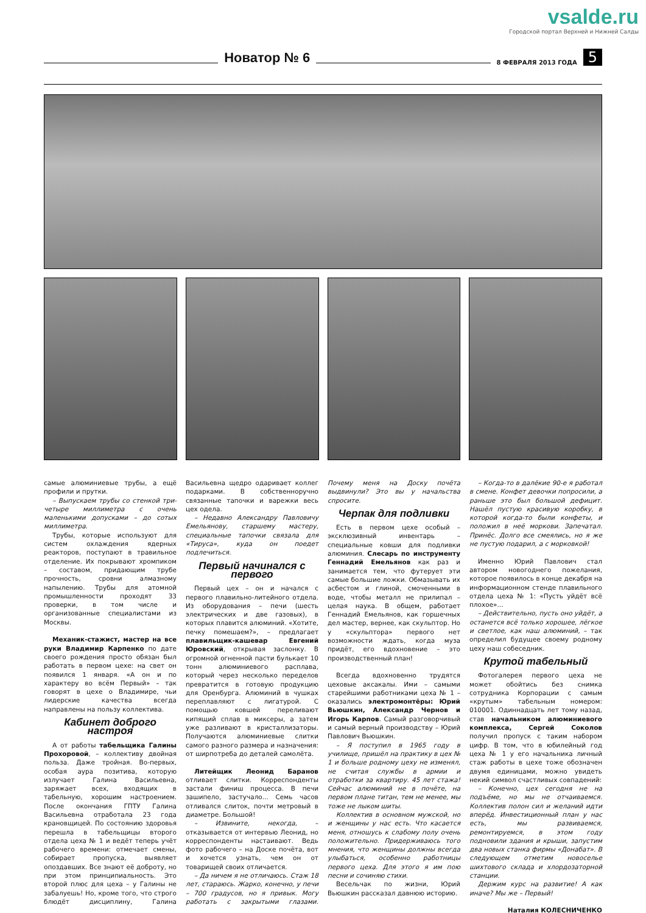vsalde.ru
Городской портал Верхней и Нижней Салды
Новатор № 6 8 ФЕВРАЛЯ 2013 ГОДА 5
самые алюминиевые трубы, а ещё профили и прутки.
– Выпускаем трубы со стенкой три-четыре миллиметра с очень маленькими допусками – до сотых миллиметра.
Трубы, которые используют для систем охлаждения ядерных реакторов, поступают в травильное отделение. Их покрывают хромпиком – составом, придающим трубе прочность, сровни алмазному напылению. Трубы для атомной промышленности проходят 33 проверки, в том числе и организованные специалистами из Москвы.
Механик-стажист, мастер на все руки Владимир Карпенко по дате своего рождения просто обязан был работать в первом цехе: на свет он появился 1 января. «А он и по характеру во всём Первый» – так говорят в цехе о Владимире, чьи лидерские качества всегда направлены на пользу коллектива.
Кабинет доброго настроя
А от работы табельщика Галины Прохоровой, – коллективу двойная польза. Даже тройная. Во-первых, особая аура позитива, которую излучает Галина Васильевна, заряжает всех, входящих в табельную, хорошим настроением. После окончания ГПТУ Галина Васильевна отработала 23 года крановщицей. По состоянию здоровья перешла в табельщицы второго отдела цеха № 1 и ведёт теперь учёт рабочего времени: отмечает смены, собирает пропуска, выявляет опоздавших. Все знают её доброту, но при этом принципиальность. Это второй плюс для цеха – у Галины не забалуешь! Но, кроме того, что строго блюдёт дисциплину, Галина Васильевна щедро одаривает коллег подарками. В собственноручно связанные тапочки и варежки весь цех одела.
– Недавно Александру Павловичу Емельянову, старшему мастеру, специальные тапочки связала для «Тируса», куда он поедет подлечиться.
Первый начинался с первого
Первый цех – он и начался с первого плавильно-литейного отдела. Из оборудования – печи (шесть электрических и две газовых), в которых плавится алюминий. «Хотите, печку помешаем?», – предлагает плавильщик-кашевар Евгений Юровский, открывая заслонку. В огромной огненной пасти булькает 10 тонн алюминиевого расплава, который через несколько переделов превратится в готовую продукцию для Оренбурга. Алюминий в чушках переплавляют с лигатурой. С помощью ковшей переливают кипящий сплав в миксеры, а затем уже разливают в кристаллизаторы. Получаются алюминиевые слитки самого разного размера и назначения: от ширпотреба до деталей самолёта.
Литейщик Леонид Баранов отливает слитки. Корреспонденты застали финиш процесса. В печи зашипело, застучало... Семь часов отливался слиток, почти метровый в диаметре. Большой!
– Извините, некогда, – отказывается от интервью Леонид, но корреспонденты настаивают. Ведь фото рабочего – на Доске почёта, вот и хочется узнать, чем он от товарищей своих отличается.
– Да ничем я не отличаюсь. Стаж 18 лет, стараюсь. Жарко, конечно, у печи – 700 градусов, но я привык. Могу работать с закрытыми глазами. Почему меня на Доску почёта выдвинули? Это вы у начальства спросите.
Черпак для подливки
Есть в первом цехе особый – эксклюзивный инвентарь – специальные ковши для подливки алюминия. Слесарь по инструменту Геннадий Емельянов как раз и занимается тем, что футерует эти самые большие ложки. Обмазывать их асбестом и глиной, смоченными в воде, чтобы металл не прилипал – целая наука. В общем, работает Геннадий Емельянов, как горшечных дел мастер, вернее, как скульптор. Но у «скульптора» первого нет возможности ждать, когда муза придёт, его вдохновение – это производственный план!
Всегда вдохновенно трудятся цеховые аксакалы. Ими – самыми старейшими работниками цеха № 1 – оказались электромонтёры: Юрий Вьюшкин, Александр Чернов и Игорь Карпов. Самый разговорчивый и самый верный производству – Юрий Павлович Вьюшкин.
– Я поступил в 1965 году в училище, пришёл на практику в цех № 1 и больше родному цеху не изменял, не считая службы в армии и отработки за квартиру. 45 лет стажа! Сейчас алюминий не в почёте, на первом плане титан, тем не менее, мы тоже не лыком шиты.
Коллектив в основном мужской, но и женщины у нас есть. Что касается меня, отношусь к слабому полу очень положительно. Придерживаюсь того мнения, что женщины должны всегда улыбаться, особенно работницы первого цеха. Для этого я им пою песни и сочиняю стихи.
Весельчак по жизни, Юрий Вьюшкин рассказал давнюю историю.
– Когда-то в далёкие 90-е я работал в смене. Конфет девочки попросили, а раньше это был большой дефицит. Нашёл пустую красивую коробку, в которой когда-то были конфеты, и положил в неё моркови. Запечатал. Принёс. Долго все смеялись, но я же не пустую подарил, а с морковкой!
Именно Юрий Павлович стал автором новогоднего пожелания, которое появилось в конце декабря на информационном стенде плавильного отдела цеха № 1: «Пусть уйдёт всё плохое»...
– Действительно, пусть оно уйдёт, а останется всё только хорошее, лёгкое и светлое, как наш алюминий, – так определил будущее своему родному цеху наш собеседник.
Крутой табельный
Фотогалерея первого цеха не может обойтись без снимка сотрудника Корпорации с самым «крутым» табельным номером: 010001. Одиннадцать лет тому назад, став начальником алюминиевого комплекса, Сергей Соколов получил пропуск с таким набором цифр. В том, что в юбилейный год цеха № 1 у его начальника личный стаж работы в цехе тоже обозначен двумя единицами, можно увидеть некий символ счастливых совпадений:
– Конечно, цех сегодня не на подъёме, но мы не отчаиваемся. Коллектив полон сил и желаний идти вперёд. Инвестиционный план у нас есть, мы развиваемся, ремонтируемся, в этом году подновили здания и крыши, запустим два новых станка фирмы «Донабат». В следующем отметим новоселье шихтового склада и хлордозаторной станции.
Держим курс на развитие! А как иначе? Мы же – Первый!
Наталия КОЛЕСНИЧЕНКО